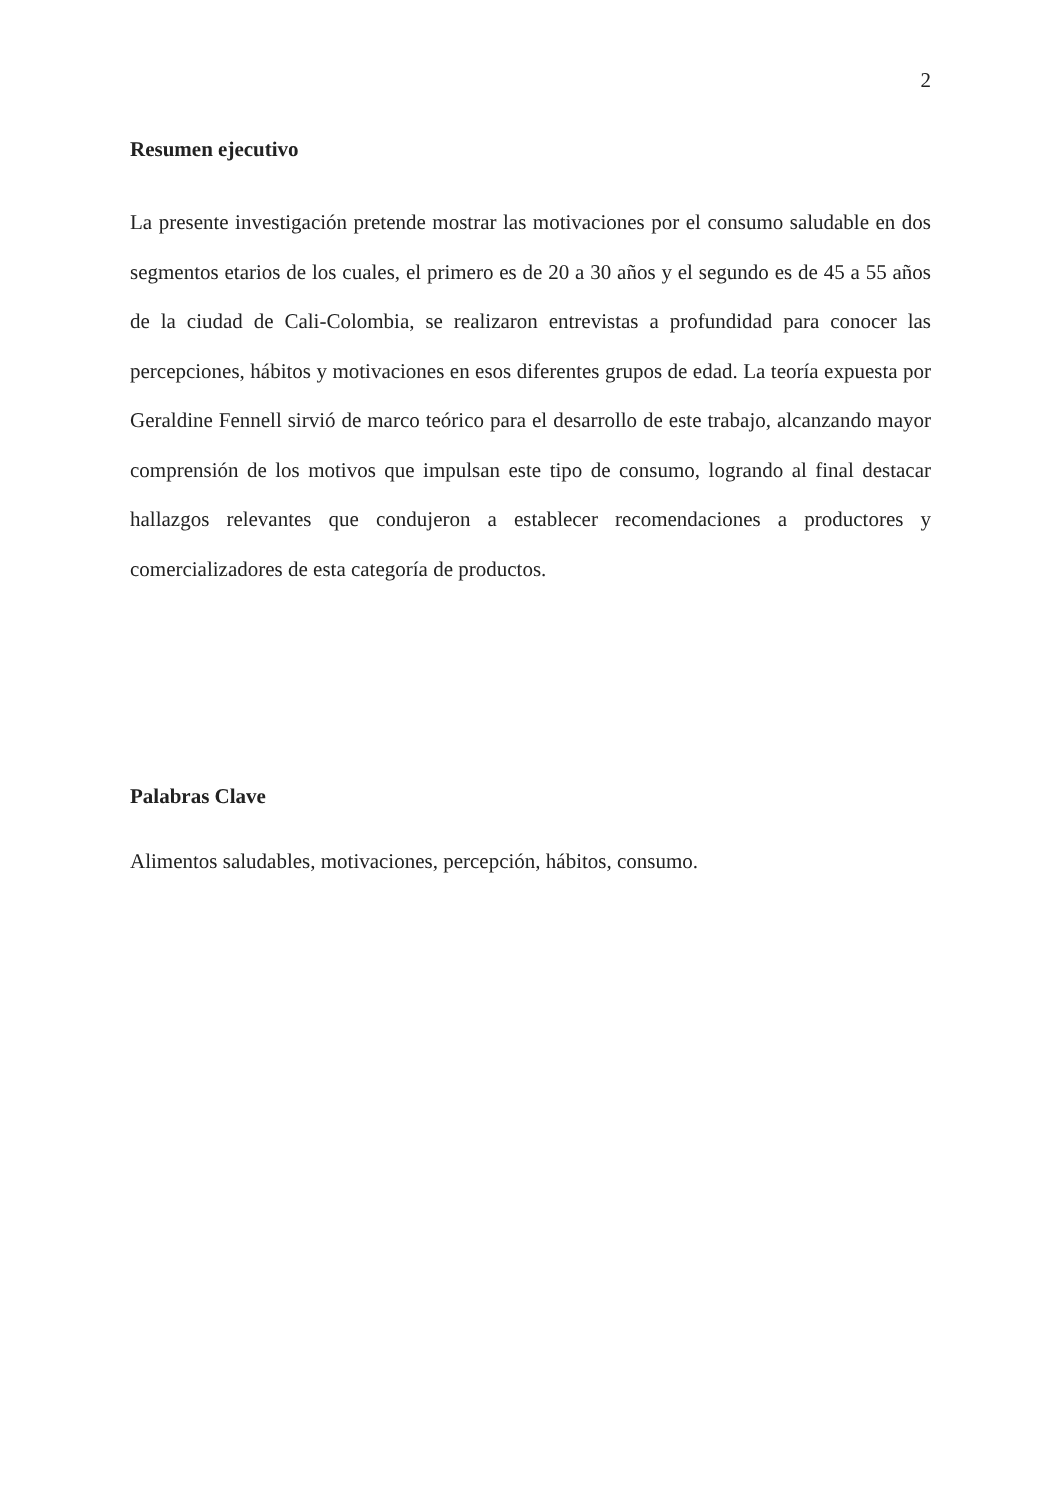2
Resumen ejecutivo
La presente investigación pretende mostrar las motivaciones por el consumo saludable en dos segmentos etarios de los cuales, el primero es de 20 a 30 años y el segundo es de 45 a 55 años de la ciudad de Cali-Colombia, se realizaron entrevistas a profundidad para conocer las percepciones, hábitos y motivaciones en esos diferentes grupos de edad. La teoría expuesta por Geraldine Fennell sirvió de marco teórico para el desarrollo de este trabajo, alcanzando mayor comprensión de los motivos que impulsan este tipo de consumo, logrando al final destacar hallazgos relevantes que condujeron a establecer recomendaciones a productores y comercializadores de esta categoría de productos.
Palabras Clave
Alimentos saludables, motivaciones, percepción, hábitos, consumo.